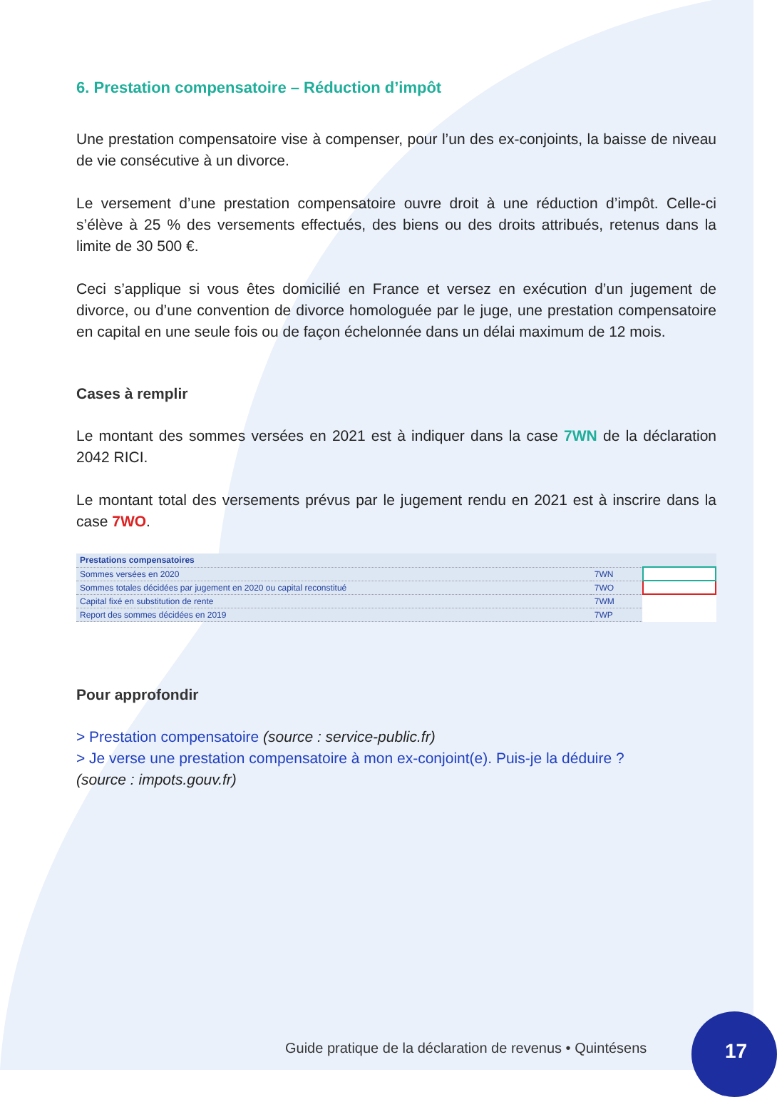6. Prestation compensatoire – Réduction d’impôt
Une prestation compensatoire vise à compenser, pour l’un des ex-conjoints, la baisse de niveau de vie consécutive à un divorce.
Le versement d’une prestation compensatoire ouvre droit à une réduction d’impôt. Celle-ci s’élève à 25 % des versements effectués, des biens ou des droits attribués, retenus dans la limite de 30 500 €.
Ceci s’applique si vous êtes domicilié en France et versez en exécution d’un jugement de divorce, ou d’une convention de divorce homologuée par le juge, une prestation compensatoire en capital en une seule fois ou de façon échelonnée dans un délai maximum de 12 mois.
Cases à remplir
Le montant des sommes versées en 2021 est à indiquer dans la case 7WN de la déclaration 2042 RICI.
Le montant total des versements prévus par le jugement rendu en 2021 est à inscrire dans la case 7WO.
| Prestations compensatoires | | |
| Sommes versées en 2020 | 7WN | |
| Sommes totales décidées par jugement en 2020 ou capital reconstitué | 7WO | |
| Capital fixé en substitution de rente | 7WM | |
| Report des sommes décidées en 2019 | 7WP | |
Pour approfondir
> Prestation compensatoire (source : service-public.fr)
> Je verse une prestation compensatoire à mon ex-conjoint(e). Puis-je la déduire ?
(source : impots.gouv.fr)
Guide pratique de la déclaration de revenus • Quintésens
17